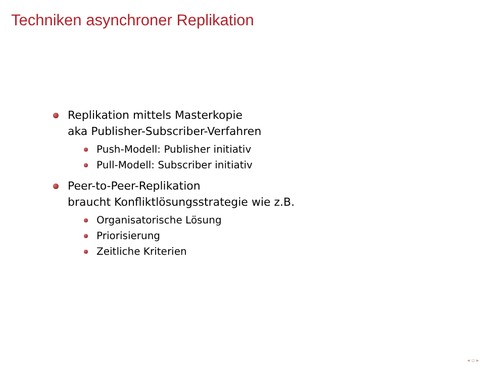Techniken asynchroner Replikation
Replikation mittels Masterkopie
aka Publisher-Subscriber-Verfahren
Push-Modell: Publisher initiativ
Pull-Modell: Subscriber initiativ
Peer-to-Peer-Replikation
braucht Konfliktlösungsstrategie wie z.B.
Organisatorische Lösung
Priorisierung
Zeitliche Kriterien
◂ ▫ ▸